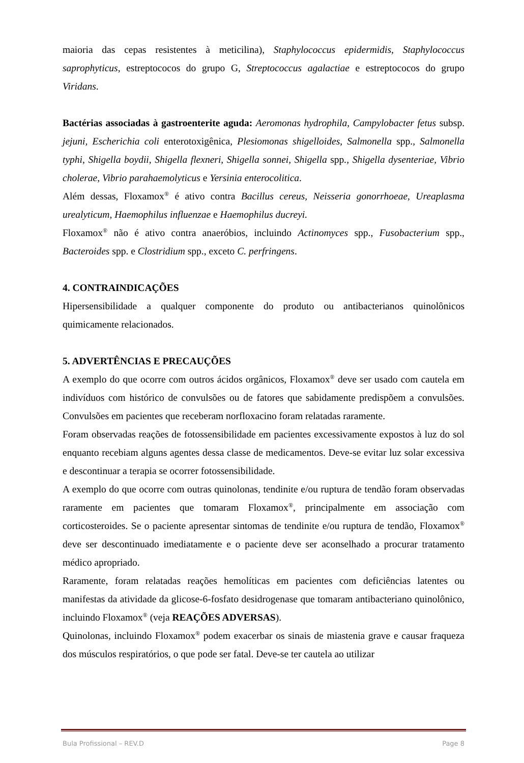maioria das cepas resistentes à meticilina), Staphylococcus epidermidis, Staphylococcus saprophyticus, estreptococos do grupo G, Streptococcus agalactiae e estreptococos do grupo Viridans.
Bactérias associadas à gastroenterite aguda: Aeromonas hydrophila, Campylobacter fetus subsp. jejuni, Escherichia coli enterotoxigênica, Plesiomonas shigelloides, Salmonella spp., Salmonella typhi, Shigella boydii, Shigella flexneri, Shigella sonnei, Shigella spp., Shigella dysenteriae, Vibrio cholerae, Vibrio parahaemolyticus e Yersinia enterocolitica.
Além dessas, Floxamox<sup>®</sup> é ativo contra Bacillus cereus, Neisseria gonorrhoeae, Ureaplasma urealyticum, Haemophilus influenzae e Haemophilus ducreyi.
Floxamox<sup>®</sup> não é ativo contra anaeróbios, incluindo Actinomyces spp., Fusobacterium spp., Bacteroides spp. e Clostridium spp., exceto C. perfringens.
4. CONTRAINDICAÇÕES
Hipersensibilidade a qualquer componente do produto ou antibacterianos quinolônicos quimicamente relacionados.
5. ADVERTÊNCIAS E PRECAUÇÕES
A exemplo do que ocorre com outros ácidos orgânicos, Floxamox<sup>®</sup> deve ser usado com cautela em indivíduos com histórico de convulsões ou de fatores que sabidamente predispõem a convulsões. Convulsões em pacientes que receberam norfloxacino foram relatadas raramente.
Foram observadas reações de fotossensibilidade em pacientes excessivamente expostos à luz do sol enquanto recebiam alguns agentes dessa classe de medicamentos. Deve-se evitar luz solar excessiva e descontinuar a terapia se ocorrer fotossensibilidade.
A exemplo do que ocorre com outras quinolonas, tendinite e/ou ruptura de tendão foram observadas raramente em pacientes que tomaram Floxamox<sup>®</sup>, principalmente em associação com corticosteroides. Se o paciente apresentar sintomas de tendinite e/ou ruptura de tendão, Floxamox<sup>®</sup> deve ser descontinuado imediatamente e o paciente deve ser aconselhado a procurar tratamento médico apropriado.
Raramente, foram relatadas reações hemolíticas em pacientes com deficiências latentes ou manifestas da atividade da glicose-6-fosfato desidrogenase que tomaram antibacteriano quinolônico, incluindo Floxamox<sup>®</sup> (veja REAÇÕES ADVERSAS).
Quinolonas, incluindo Floxamox<sup>®</sup> podem exacerbar os sinais de miastenia grave e causar fraqueza dos músculos respiratórios, o que pode ser fatal. Deve-se ter cautela ao utilizar
Bula Profissional – REV.D Page 8